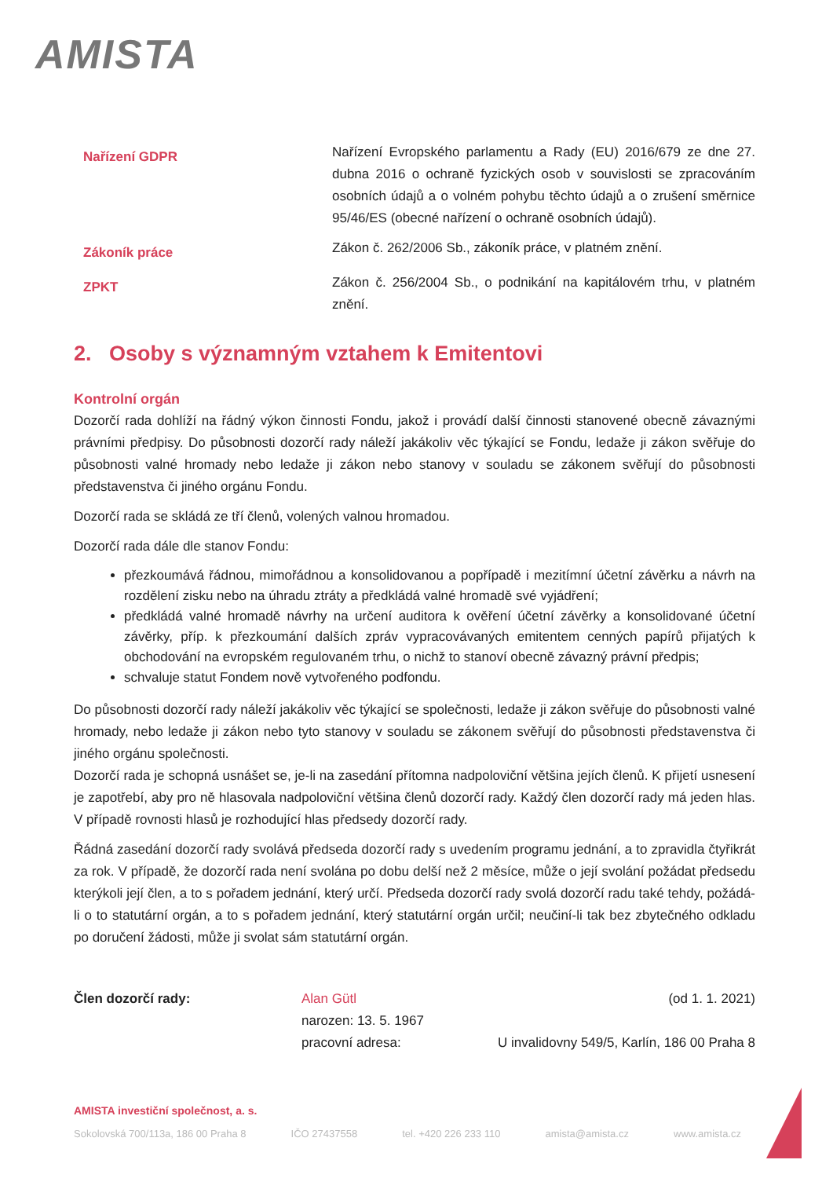AMISTA
Nařízení GDPR
Nařízení Evropského parlamentu a Rady (EU) 2016/679 ze dne 27. dubna 2016 o ochraně fyzických osob v souvislosti se zpracováním osobních údajů a o volném pohybu těchto údajů a o zrušení směrnice 95/46/ES (obecné nařízení o ochraně osobních údajů).
Zákoník práce
Zákon č. 262/2006 Sb., zákoník práce, v platném znění.
ZPKT
Zákon č. 256/2004 Sb., o podnikání na kapitálovém trhu, v platném znění.
2. Osoby s významným vztahem k Emitentovi
Kontrolní orgán
Dozorčí rada dohlíží na řádný výkon činnosti Fondu, jakož i provádí další činnosti stanovené obecně závaznými právními předpisy. Do působnosti dozorčí rady náleží jakákoliv věc týkající se Fondu, ledaže ji zákon svěřuje do působnosti valné hromady nebo ledaže ji zákon nebo stanovy v souladu se zákonem svěřují do působnosti představenstva či jiného orgánu Fondu.
Dozorčí rada se skládá ze tří členů, volených valnou hromadou.
Dozorčí rada dále dle stanov Fondu:
přezkoumává řádnou, mimořádnou a konsolidovanou a popřípadě i mezitímní účetní závěrku a návrh na rozdělení zisku nebo na úhradu ztráty a předkládá valné hromadě své vyjádření;
předkládá valné hromadě návrhy na určení auditora k ověření účetní závěrky a konsolidované účetní závěrky, příp. k přezkoumání dalších zpráv vypracovávaných emitentem cenných papírů přijatých k obchodování na evropském regulovaném trhu, o nichž to stanoví obecně závazný právní předpis;
schvaluje statut Fondem nově vytvořeného podfondu.
Do působnosti dozorčí rady náleží jakákoliv věc týkající se společnosti, ledaže ji zákon svěřuje do působnosti valné hromady, nebo ledaže ji zákon nebo tyto stanovy v souladu se zákonem svěřují do působnosti představenstva či jiného orgánu společnosti.
Dozorčí rada je schopná usnášet se, je-li na zasedání přítomna nadpoloviční většina jejích členů. K přijetí usnesení je zapotřebí, aby pro ně hlasovala nadpoloviční většina členů dozorčí rady. Každý člen dozorčí rady má jeden hlas. V případě rovnosti hlasů je rozhodující hlas předsedy dozorčí rady.
Řádná zasedání dozorčí rady svolává předseda dozorčí rady s uvedením programu jednání, a to zpravidla čtyřikrát za rok. V případě, že dozorčí rada není svolána po dobu delší než 2 měsíce, může o její svolání požádat předsedu kterýkoli její člen, a to s pořadem jednání, který určí. Předseda dozorčí rady svolá dozorčí radu také tehdy, požádá-li o to statutární orgán, a to s pořadem jednání, který statutární orgán určil; neučiní-li tak bez zbytečného odkladu po doručení žádosti, může ji svolat sám statutární orgán.
Člen dozorčí rady: Alan Gütl (od 1. 1. 2021)
narozen: 13. 5. 1967
pracovní adresa: U invalidovny 549/5, Karlín, 186 00 Praha 8
AMISTA investiční společnost, a. s.
Sokolovská 700/113a, 186 00 Praha 8 IČO 27437558 tel. +420 226 233 110 amista@amista.cz www.amista.cz